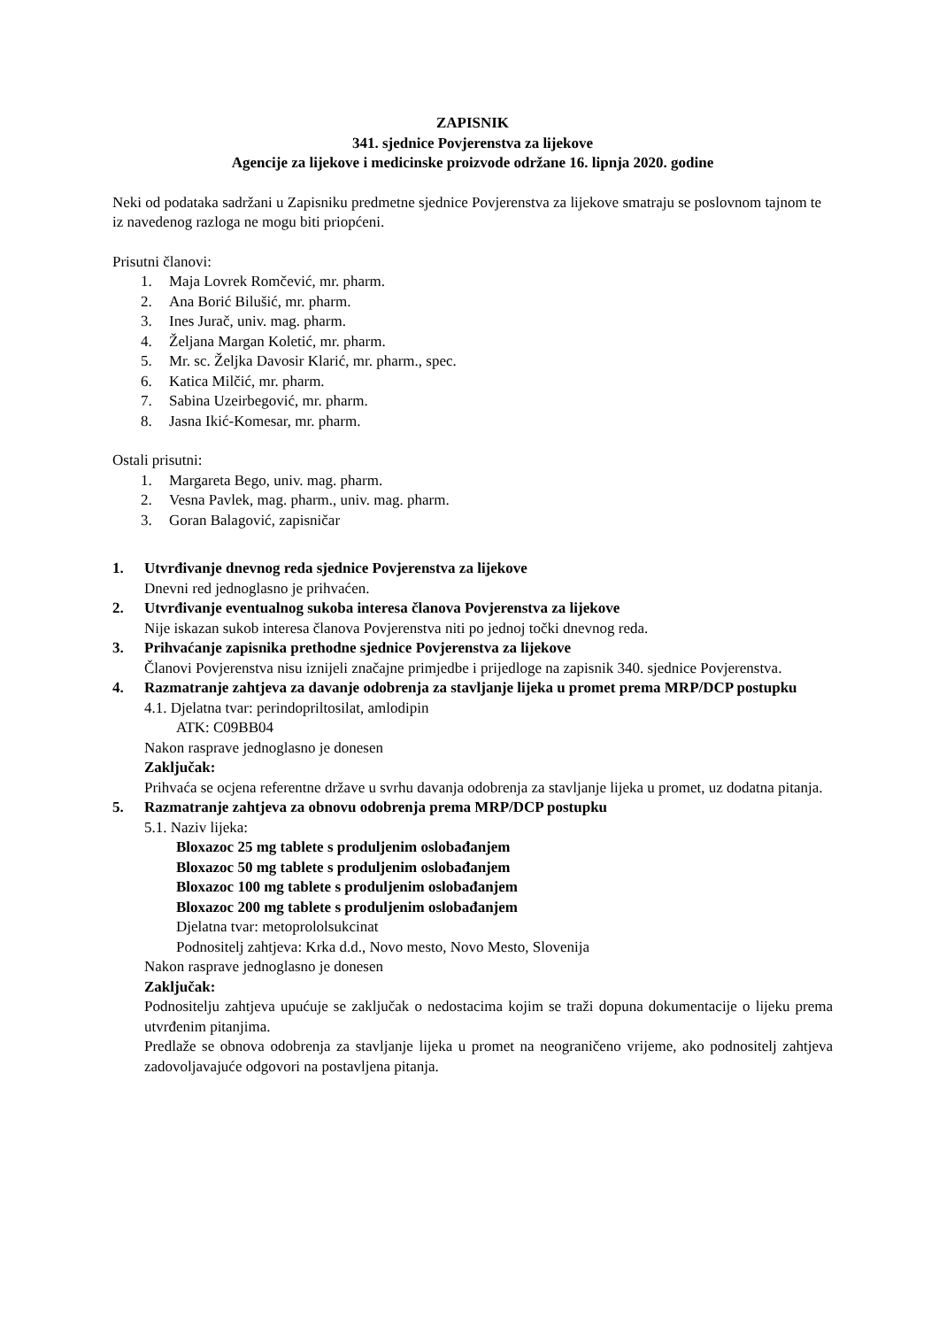ZAPISNIK
341. sjednice Povjerenstva za lijekove
Agencije za lijekove i medicinske proizvode održane 16. lipnja 2020. godine
Neki od podataka sadržani u Zapisniku predmetne sjednice Povjerenstva za lijekove smatraju se poslovnom tajnom te iz navedenog razloga ne mogu biti priopćeni.
Prisutni članovi:
1. Maja Lovrek Romčević, mr. pharm.
2. Ana Borić Bilušić, mr. pharm.
3. Ines Jurač, univ. mag. pharm.
4. Željana Margan Koletić, mr. pharm.
5. Mr. sc. Željka Davosir Klarić, mr. pharm., spec.
6. Katica Milčić, mr. pharm.
7. Sabina Uzeirbegović, mr. pharm.
8. Jasna Ikić-Komesar, mr. pharm.
Ostali prisutni:
1. Margareta Bego, univ. mag. pharm.
2. Vesna Pavlek, mag. pharm., univ. mag. pharm.
3. Goran Balagović, zapisničar
1. Utvrđivanje dnevnog reda sjednice Povjerenstva za lijekove
Dnevni red jednoglasno je prihvaćen.
2. Utvrđivanje eventualnog sukoba interesa članova Povjerenstva za lijekove
Nije iskazan sukob interesa članova Povjerenstva niti po jednoj točki dnevnog reda.
3. Prihvaćanje zapisnika prethodne sjednice Povjerenstva za lijekove
Članovi Povjerenstva nisu iznijeli značajne primjedbe i prijedloge na zapisnik 340. sjednice Povjerenstva.
4. Razmatranje zahtjeva za davanje odobrenja za stavljanje lijeka u promet prema MRP/DCP postupku
4.1. Djelatna tvar: perindopriltosilat, amlodipin
ATK: C09BB04
Nakon rasprave jednoglasno je donesen
Zaključak:
Prihvaća se ocjena referentne države u svrhu davanja odobrenja za stavljanje lijeka u promet, uz dodatna pitanja.
5. Razmatranje zahtjeva za obnovu odobrenja prema MRP/DCP postupku
5.1. Naziv lijeka:
Bloxazoc 25 mg tablete s produljenim oslobađanjem
Bloxazoc 50 mg tablete s produljenim oslobađanjem
Bloxazoc 100 mg tablete s produljenim oslobađanjem
Bloxazoc 200 mg tablete s produljenim oslobađanjem
Djelatna tvar: metoprololsukcinat
Podnositelj zahtjeva: Krka d.d., Novo mesto, Novo Mesto, Slovenija
Nakon rasprave jednoglasno je donesen
Zaključak:
Podnositelju zahtjeva upućuje se zaključak o nedostacima kojim se traži dopuna dokumentacije o lijeku prema utvrđenim pitanjima.
Predlaže se obnova odobrenja za stavljanje lijeka u promet na neograničeno vrijeme, ako podnositelj zahtjeva zadovoljavajuće odgovori na postavljena pitanja.